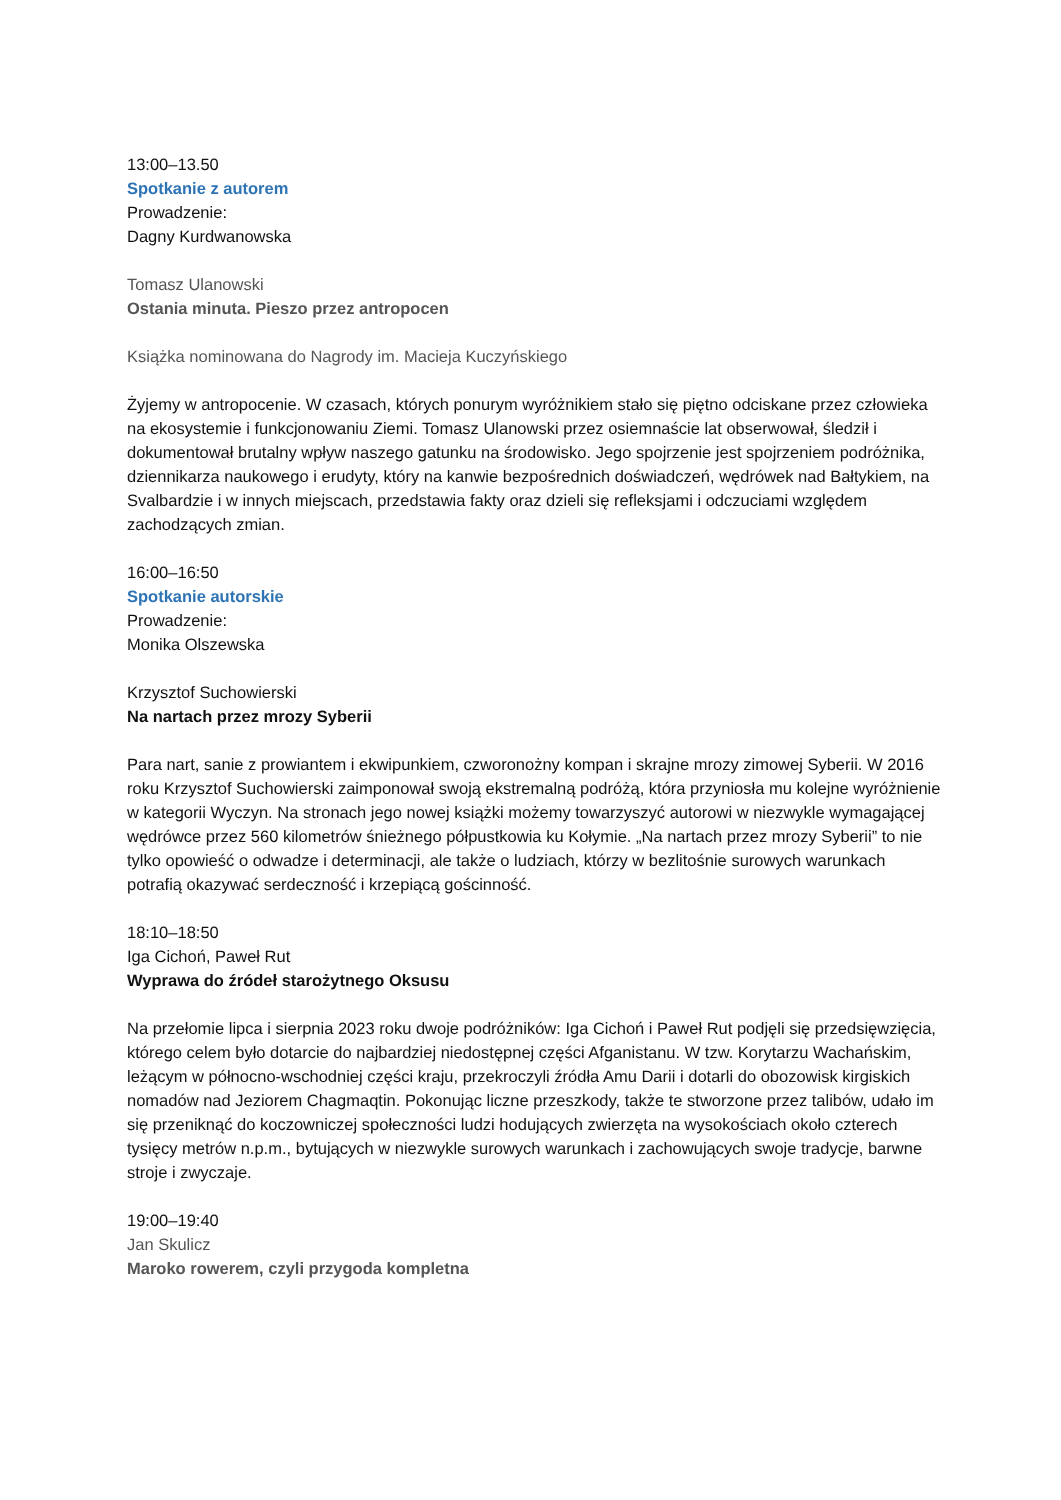13:00–13.50
Spotkanie z autorem
Prowadzenie:
Dagny Kurdwanowska
Tomasz Ulanowski
Ostania minuta. Pieszo przez antropocen
Książka nominowana do Nagrody im. Macieja Kuczyńskiego
Żyjemy w antropocenie. W czasach, których ponurym wyróżnikiem stało się piętno odciskane przez człowieka na ekosystemie i funkcjonowaniu Ziemi. Tomasz Ulanowski przez osiemnaście lat obserwował, śledził i dokumentował brutalny wpływ naszego gatunku na środowisko. Jego spojrzenie jest spojrzeniem podróżnika, dziennikarza naukowego i erudyty, który na kanwie bezpośrednich doświadczeń, wędrówek nad Bałtykiem, na Svalbardzie i w innych miejscach, przedstawia fakty oraz dzieli się refleksjami i odczuciami względem zachodzących zmian.
16:00–16:50
Spotkanie autorskie
Prowadzenie:
Monika Olszewska
Krzysztof Suchowierski
Na nartach przez mrozy Syberii
Para nart, sanie z prowiantem i ekwipunkiem, czworonożny kompan i skrajne mrozy zimowej Syberii. W 2016 roku Krzysztof Suchowierski zaimponował swoją ekstremalną podróżą, która przyniosła mu kolejne wyróżnienie w kategorii Wyczyn. Na stronach jego nowej książki możemy towarzyszyć autorowi w niezwykle wymagającej wędrówce przez 560 kilometrów śnieżnego półpustkowia ku Kołymie. „Na nartach przez mrozy Syberii” to nie tylko opowieść o odwadze i determinacji, ale także o ludziach, którzy w bezlitośnie surowych warunkach potrafią okazywać serdeczność i krzepiącą gościnność.
18:10–18:50
Iga Cichoń, Paweł Rut
Wyprawa do źródeł starożytnego Oksusu
Na przełomie lipca i sierpnia 2023 roku dwoje podróżników: Iga Cichoń i Paweł Rut podjęli się przedsięwzięcia, którego celem było dotarcie do najbardziej niedostępnej części Afganistanu. W tzw. Korytarzu Wachańskim, leżącym w północno-wschodniej części kraju, przekroczyli źródła Amu Darii i dotarli do obozowisk kirgiskich nomadów nad Jeziorem Chagmaqtin. Pokonując liczne przeszkody, także te stworzone przez talibów, udało im się przeniknąć do koczowniczej społeczności ludzi hodujących zwierzęta na wysokościach około czterech tysięcy metrów n.p.m., bytujących w niezwykle surowych warunkach i zachowujących swoje tradycje, barwne stroje i zwyczaje.
19:00–19:40
Jan Skulicz
Maroko rowerem, czyli przygoda kompletna